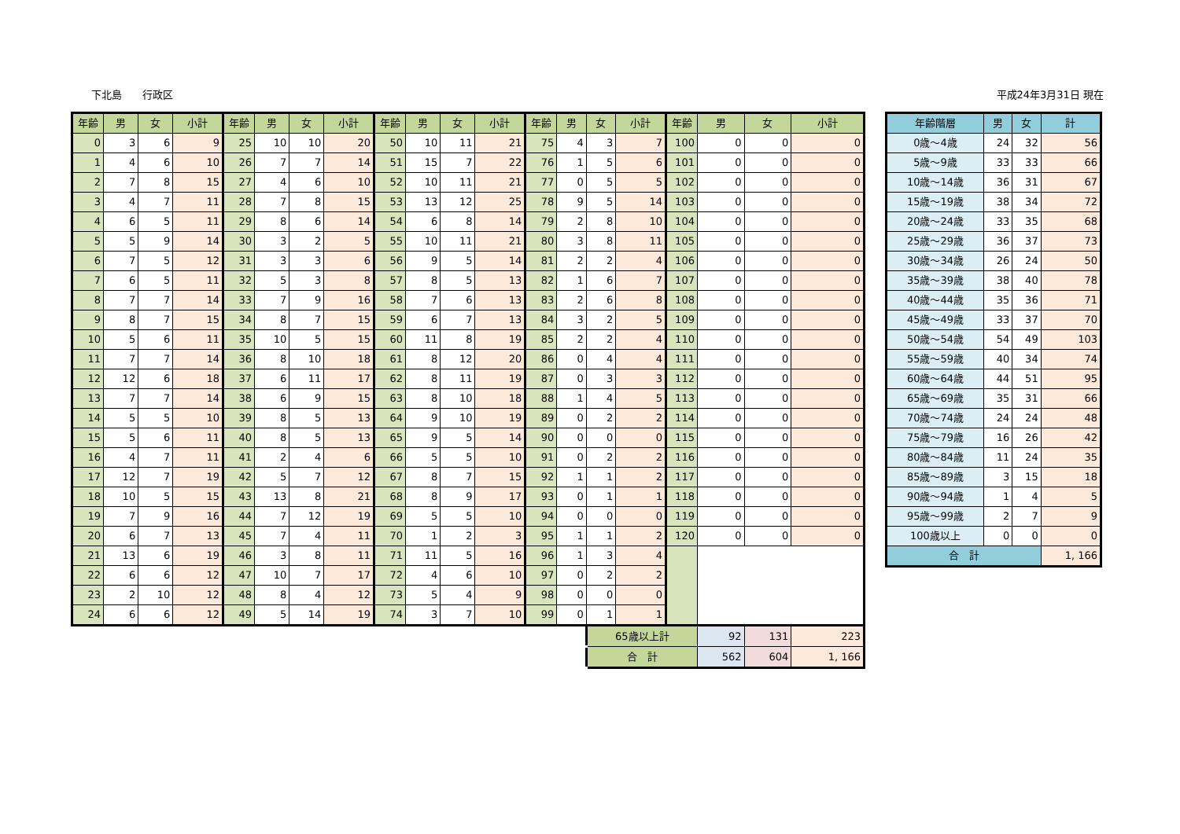下北島　　行政区 平成24年3月31日 現在
| 年齢 | 男 | 女 | 小計 | 年齢 | 男 | 女 | 小計 | 年齢 | 男 | 女 | 小計 | 年齢 | 男 | 女 | 小計 | 年齢 | 男 | 女 | 小計 |
| --- | --- | --- | --- | --- | --- | --- | --- | --- | --- | --- | --- | --- | --- | --- | --- | --- | --- | --- | --- |
| 0 | 3 | 6 | 9 | 25 | 10 | 10 | 20 | 50 | 10 | 11 | 21 | 75 | 4 | 3 | 7 | 100 | 0 | 0 | 0 |
| 1 | 4 | 6 | 10 | 26 | 7 | 7 | 14 | 51 | 15 | 7 | 22 | 76 | 1 | 5 | 6 | 101 | 0 | 0 | 0 |
| 2 | 7 | 8 | 15 | 27 | 4 | 6 | 10 | 52 | 10 | 11 | 21 | 77 | 0 | 5 | 5 | 102 | 0 | 0 | 0 |
| 3 | 4 | 7 | 11 | 28 | 7 | 8 | 15 | 53 | 13 | 12 | 25 | 78 | 9 | 5 | 14 | 103 | 0 | 0 | 0 |
| 4 | 6 | 5 | 11 | 29 | 8 | 6 | 14 | 54 | 6 | 8 | 14 | 79 | 2 | 8 | 10 | 104 | 0 | 0 | 0 |
| 5 | 5 | 9 | 14 | 30 | 3 | 2 | 5 | 55 | 10 | 11 | 21 | 80 | 3 | 8 | 11 | 105 | 0 | 0 | 0 |
| 6 | 7 | 5 | 12 | 31 | 3 | 3 | 6 | 56 | 9 | 5 | 14 | 81 | 2 | 2 | 4 | 106 | 0 | 0 | 0 |
| 7 | 6 | 5 | 11 | 32 | 5 | 3 | 8 | 57 | 8 | 5 | 13 | 82 | 1 | 6 | 7 | 107 | 0 | 0 | 0 |
| 8 | 7 | 7 | 14 | 33 | 7 | 9 | 16 | 58 | 7 | 6 | 13 | 83 | 2 | 6 | 8 | 108 | 0 | 0 | 0 |
| 9 | 8 | 7 | 15 | 34 | 8 | 7 | 15 | 59 | 6 | 7 | 13 | 84 | 3 | 2 | 5 | 109 | 0 | 0 | 0 |
| 10 | 5 | 6 | 11 | 35 | 10 | 5 | 15 | 60 | 11 | 8 | 19 | 85 | 2 | 2 | 4 | 110 | 0 | 0 | 0 |
| 11 | 7 | 7 | 14 | 36 | 8 | 10 | 18 | 61 | 8 | 12 | 20 | 86 | 0 | 4 | 4 | 111 | 0 | 0 | 0 |
| 12 | 12 | 6 | 18 | 37 | 6 | 11 | 17 | 62 | 8 | 11 | 19 | 87 | 0 | 3 | 3 | 112 | 0 | 0 | 0 |
| 13 | 7 | 7 | 14 | 38 | 6 | 9 | 15 | 63 | 8 | 10 | 18 | 88 | 1 | 4 | 5 | 113 | 0 | 0 | 0 |
| 14 | 5 | 5 | 10 | 39 | 8 | 5 | 13 | 64 | 9 | 10 | 19 | 89 | 0 | 2 | 2 | 114 | 0 | 0 | 0 |
| 15 | 5 | 6 | 11 | 40 | 8 | 5 | 13 | 65 | 9 | 5 | 14 | 90 | 0 | 0 | 0 | 115 | 0 | 0 | 0 |
| 16 | 4 | 7 | 11 | 41 | 2 | 4 | 6 | 66 | 5 | 5 | 10 | 91 | 0 | 2 | 2 | 116 | 0 | 0 | 0 |
| 17 | 12 | 7 | 19 | 42 | 5 | 7 | 12 | 67 | 8 | 7 | 15 | 92 | 1 | 1 | 2 | 117 | 0 | 0 | 0 |
| 18 | 10 | 5 | 15 | 43 | 13 | 8 | 21 | 68 | 8 | 9 | 17 | 93 | 0 | 1 | 1 | 118 | 0 | 0 | 0 |
| 19 | 7 | 9 | 16 | 44 | 7 | 12 | 19 | 69 | 5 | 5 | 10 | 94 | 0 | 0 | 0 | 119 | 0 | 0 | 0 |
| 20 | 6 | 7 | 13 | 45 | 7 | 4 | 11 | 70 | 1 | 2 | 3 | 95 | 1 | 1 | 2 | 120 | 0 | 0 | 0 |
| 21 | 13 | 6 | 19 | 46 | 3 | 8 | 11 | 71 | 11 | 5 | 16 | 96 | 1 | 3 | 4 | | | | |
| 22 | 6 | 6 | 12 | 47 | 10 | 7 | 17 | 72 | 4 | 6 | 10 | 97 | 0 | 2 | 2 | | | | |
| 23 | 2 | 10 | 12 | 48 | 8 | 4 | 12 | 73 | 5 | 4 | 9 | 98 | 0 | 0 | 0 | | | | |
| 24 | 6 | 6 | 12 | 49 | 5 | 14 | 19 | 74 | 3 | 7 | 10 | 99 | 0 | 1 | 1 | | | | |
| | | | | | | | | | | | | | | 65歳以上計 | | | 92 | 131 | 223 |
| | | | | | | | | | | | | | | 合 計 | | | 562 | 604 | 1, 166 |
| 年齢階層 | 男 | 女 | 計 |
| --- | --- | --- | --- |
| 0歳～4歳 | 24 | 32 | 56 |
| 5歳～9歳 | 33 | 33 | 66 |
| 10歳～14歳 | 36 | 31 | 67 |
| 15歳～19歳 | 38 | 34 | 72 |
| 20歳～24歳 | 33 | 35 | 68 |
| 25歳～29歳 | 36 | 37 | 73 |
| 30歳～34歳 | 26 | 24 | 50 |
| 35歳～39歳 | 38 | 40 | 78 |
| 40歳～44歳 | 35 | 36 | 71 |
| 45歳～49歳 | 33 | 37 | 70 |
| 50歳～54歳 | 54 | 49 | 103 |
| 55歳～59歳 | 40 | 34 | 74 |
| 60歳～64歳 | 44 | 51 | 95 |
| 65歳～69歳 | 35 | 31 | 66 |
| 70歳～74歳 | 24 | 24 | 48 |
| 75歳～79歳 | 16 | 26 | 42 |
| 80歳～84歳 | 11 | 24 | 35 |
| 85歳～89歳 | 3 | 15 | 18 |
| 90歳～94歳 | 1 | 4 | 5 |
| 95歳～99歳 | 2 | 7 | 9 |
| 100歳以上 | 0 | 0 | 0 |
| 合 計 | | | 1, 166 |